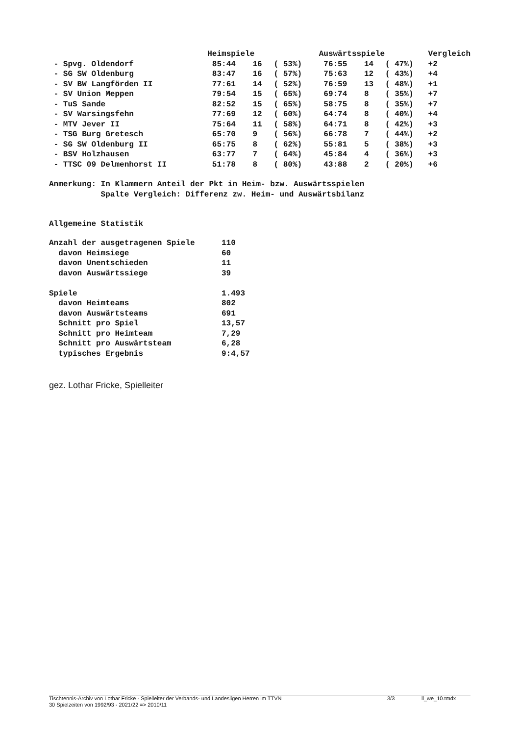| | Heimspiele | | | Auswärtsspiele | | | Vergleich |
| --- | --- | --- | --- | --- | --- | --- | --- |
| - Spvg. Oldendorf | 85:44 | 16 | ( 53%) | 76:55 | 14 | ( 47%) | +2 |
| - SG SW Oldenburg | 83:47 | 16 | ( 57%) | 75:63 | 12 | ( 43%) | +4 |
| - SV BW Langförden II | 77:61 | 14 | ( 52%) | 76:59 | 13 | ( 48%) | +1 |
| - SV Union Meppen | 79:54 | 15 | ( 65%) | 69:74 | 8 | ( 35%) | +7 |
| - TuS Sande | 82:52 | 15 | ( 65%) | 58:75 | 8 | ( 35%) | +7 |
| - SV Warsingsfehn | 77:69 | 12 | ( 60%) | 64:74 | 8 | ( 40%) | +4 |
| - MTV Jever II | 75:64 | 11 | ( 58%) | 64:71 | 8 | ( 42%) | +3 |
| - TSG Burg Gretesch | 65:70 | 9 | ( 56%) | 66:78 | 7 | ( 44%) | +2 |
| - SG SW Oldenburg II | 65:75 | 8 | ( 62%) | 55:81 | 5 | ( 38%) | +3 |
| - BSV Holzhausen | 63:77 | 7 | ( 64%) | 45:84 | 4 | ( 36%) | +3 |
| - TTSC 09 Delmenhorst II | 51:78 | 8 | ( 80%) | 43:88 | 2 | ( 20%) | +6 |
Anmerkung: In Klammern Anteil der Pkt in Heim- bzw. Auswärtsspielen Spalte Vergleich: Differenz zw. Heim- und Auswärtsbilanz
Allgemeine Statistik
| Anzahl der ausgetragenen Spiele | 110 |
| davon Heimsiege | 60 |
| davon Unentschieden | 11 |
| davon Auswärtssiege | 39 |
| Spiele | 1.493 |
| davon Heimteams | 802 |
| davon Auswärtsteams | 691 |
| Schnitt pro Spiel | 13,57 |
| Schnitt pro Heimteam | 7,29 |
| Schnitt pro Auswärtsteam | 6,28 |
| typisches Ergebnis | 9:4,57 |
gez. Lothar Fricke, Spielleiter
Tischtennis-Archiv von Lothar Fricke - Spielleiter der Verbands- und Landesligen Herren im TTVN 3/3 ll_we_10.tmdx
30 Spielzeiten von 1992/93 - 2021/22 => 2010/11